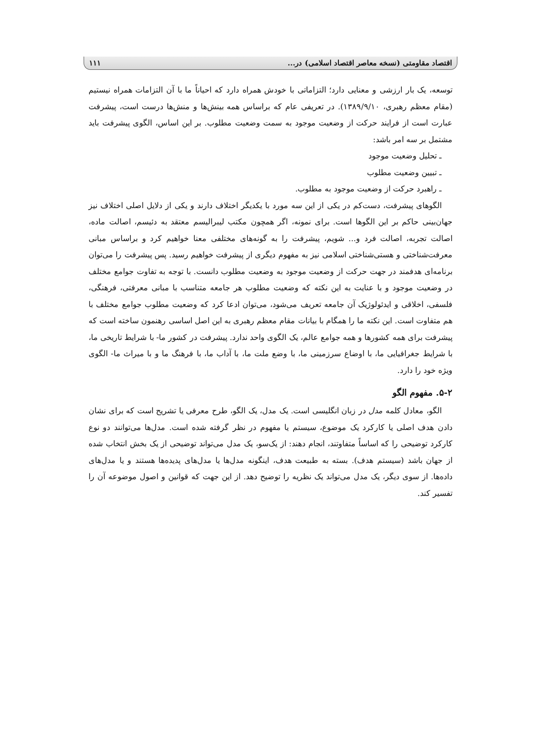اقتصاد مقاومتی (نسخه معاصر اقتصاد اسلامی) در... ۱۱۱
توسعه، یک بار ارزشی و معنایی دارد؛ التزاماتی با خودش همراه دارد که احیاناً ما با آن التزامات همراه نیستیم (مقام معظم رهبری، ۱۳۸۹/۹/۱۰). در تعریفی عام که براساس همه بینش‌ها و منش‌ها درست است، پیشرفت عبارت است از فرایند حرکت از وضعیت موجود به سمت وضعیت مطلوب. بر این اساس، الگوی پیشرفت باید مشتمل بر سه امر باشد:
ـ تحلیل وضعیت موجود
ـ تبیین وضعیت مطلوب
ـ راهبرد حرکت از وضعیت موجود به مطلوب.
الگوهای پیشرفت، دست‌کم در یکی از این سه مورد با یکدیگر اختلاف دارند و یکی از دلایل اصلی اختلاف نیز جهان‌بینی حاکم بر این الگوها است. برای نمونه، اگر همچون مکتب لیبرالیسم معتقد به دئیسم، اصالت ماده، اصالت تجربه، اصالت فرد و... شویم، پیشرفت را به گونه‌های مختلفی معنا خواهیم کرد و براساس مبانی معرفت‌شناختی و هستی‌شناختی اسلامی نیز به مفهوم دیگری از پیشرفت خواهیم رسید. پس پیشرفت را می‌توان برنامه‌ای هدفمند در جهت حرکت از وضعیت موجود به وضعیت مطلوب دانست. با توجه به تفاوت جوامع مختلف در وضعیت موجود و با عنایت به این نکته که وضعیت مطلوب هر جامعه متناسب با مبانی معرفتی، فرهنگی، فلسفی، اخلاقی و ایدئولوژیک آن جامعه تعریف می‌شود، می‌توان ادعا کرد که وضعیت مطلوب جوامع مختلف با هم متفاوت است. این نکته ما را همگام با بیانات مقام معظم رهبری به این اصل اساسی رهنمون ساخته است که پیشرفت برای همه کشورها و همه جوامع عالم، یک الگوی واحد ندارد. پیشرفت در کشور ما- با شرایط تاریخی ما، با شرایط جغرافیایی ما، با اوضاع سرزمینی ما، با وضع ملت ما، با آداب ما، با فرهنگ ما و با میراث ما- الگوی ویژه خود را دارد.
۵-۲. مفهوم الگو
الگو، معادل کلمه مدل در زبان انگلیسی است. یک مدل، یک الگو، طرح معرفی یا تشریح است که برای نشان دادن هدف اصلی یا کارکرد یک موضوع، سیستم یا مفهوم در نظر گرفته شده است. مدل‌ها می‌توانند دو نوع کارکرد توضیحی را که اساساً متفاوتند، انجام دهند: از یک‌سو، یک مدل می‌تواند توضیحی از یک بخش انتخاب شده از جهان باشد (سیستم هدف). بسته به طبیعت هدف، اینگونه مدل‌ها یا مدل‌های پدیده‌ها هستند و یا مدل‌های داده‌ها. از سوی دیگر، یک مدل می‌تواند یک نظریه را توضیح دهد. از این جهت که قوانین و اصول موضوعه آن را تفسیر کند.